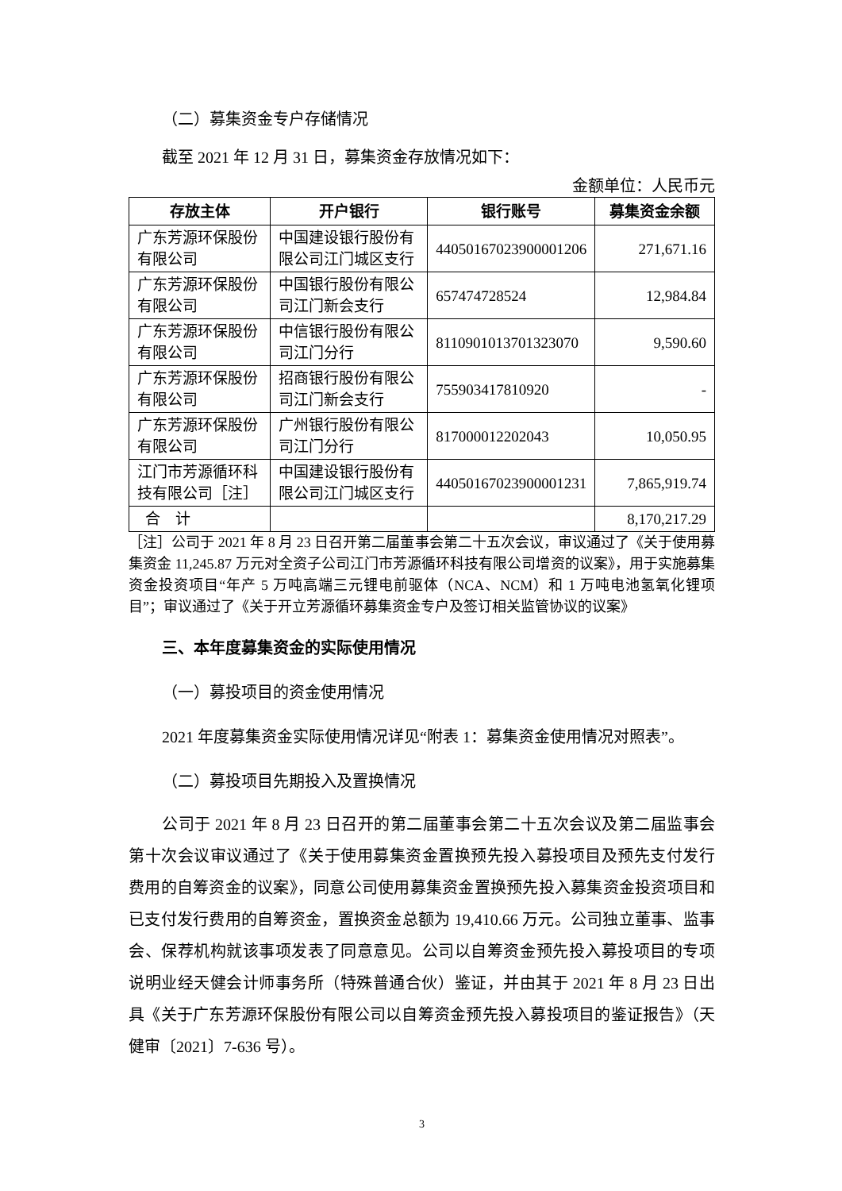（二）募集资金专户存储情况
截至 2021 年 12 月 31 日，募集资金存放情况如下：
金额单位：人民币元
| 存放主体 | 开户银行 | 银行账号 | 募集资金余额 |
| --- | --- | --- | --- |
| 广东芳源环保股份有限公司 | 中国建设银行股份有限公司江门城区支行 | 44050167023900001206 | 271,671.16 |
| 广东芳源环保股份有限公司 | 中国银行股份有限公司江门新会支行 | 657474728524 | 12,984.84 |
| 广东芳源环保股份有限公司 | 中信银行股份有限公司江门分行 | 8110901013701323070 | 9,590.60 |
| 广东芳源环保股份有限公司 | 招商银行股份有限公司江门新会支行 | 755903417810920 | - |
| 广东芳源环保股份有限公司 | 广州银行股份有限公司江门分行 | 817000012202043 | 10,050.95 |
| 江门市芳源循环科技有限公司［注］ | 中国建设银行股份有限公司江门城区支行 | 44050167023900001231 | 7,865,919.74 |
| 合 计 | | | 8,170,217.29 |
［注］公司于 2021 年 8 月 23 日召开第二届董事会第二十五次会议，审议通过了《关于使用募集资金 11,245.87 万元对全资子公司江门市芳源循环科技有限公司增资的议案》，用于实施募集资金投资项目“年产 5 万吨高端三元锂电前驱体（NCA、NCM）和 1 万吨电池氢氧化锂项目”；审议通过了《关于开立芳源循环募集资金专户及签订相关监管协议的议案》
三、本年度募集资金的实际使用情况
（一）募投项目的资金使用情况
2021 年度募集资金实际使用情况详见“附表 1：募集资金使用情况对照表”。
（二）募投项目先期投入及置换情况
公司于 2021 年 8 月 23 日召开的第二届董事会第二十五次会议及第二届监事会第十次会议审议通过了《关于使用募集资金置换预先投入募投项目及预先支付发行费用的自筹资金的议案》，同意公司使用募集资金置换预先投入募集资金投资项目和已支付发行费用的自筹资金，置换资金总额为 19,410.66 万元。公司独立董事、监事会、保荐机构就该事项发表了同意意见。公司以自筹资金预先投入募投项目的专项说明业经天健会计师事务所（特殊普通合伙）鉴证，并由其于 2021 年 8 月 23 日出具《关于广东芳源环保股份有限公司以自筹资金预先投入募投项目的鉴证报告》（天健审〔2021〕7-636 号）。
3